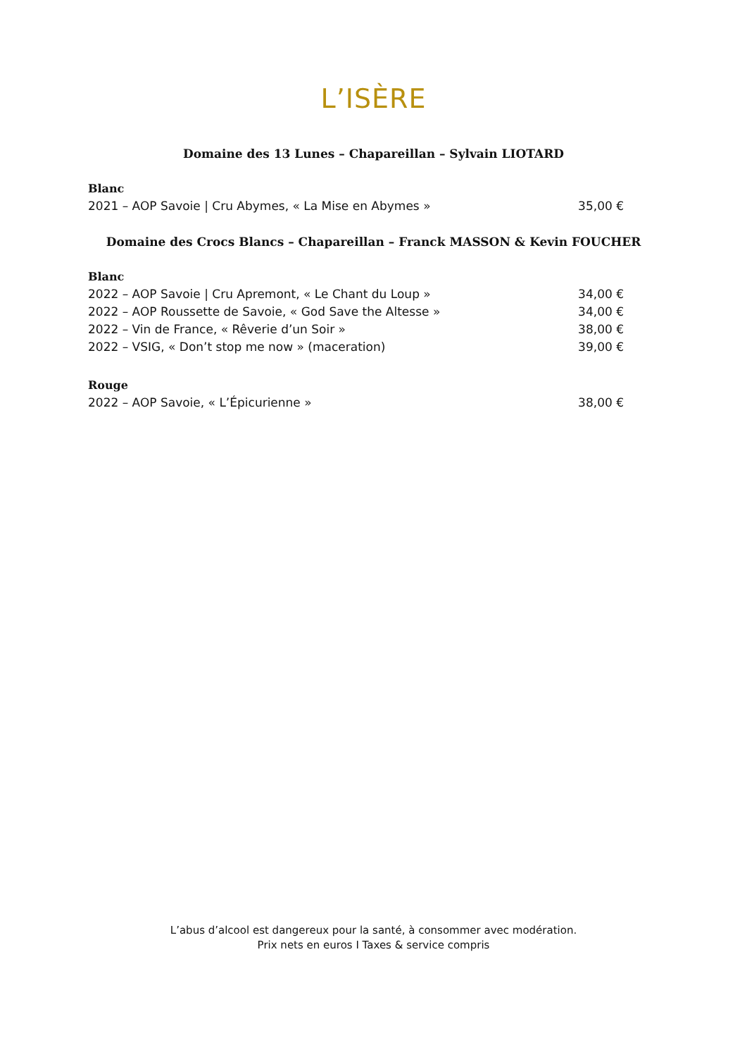L’ISÈRE
Domaine des 13 Lunes – Chapareillan – Sylvain LIOTARD
Blanc
2021 – AOP Savoie | Cru Abymes, « La Mise en Abymes » 35,00 €
Domaine des Crocs Blancs – Chapareillan – Franck MASSON & Kevin FOUCHER
Blanc
2022 – AOP Savoie | Cru Apremont, « Le Chant du Loup » 34,00 €
2022 – AOP Roussette de Savoie, « God Save the Altesse » 34,00 €
2022 – Vin de France, « Rêverie d’un Soir » 38,00 €
2022 – VSIG, « Don’t stop me now » (maceration) 39,00 €
Rouge
2022 – AOP Savoie, « L’Épicurienne » 38,00 €
L’abus d’alcool est dangereux pour la santé, à consommer avec modération.
Prix nets en euros I Taxes & service compris